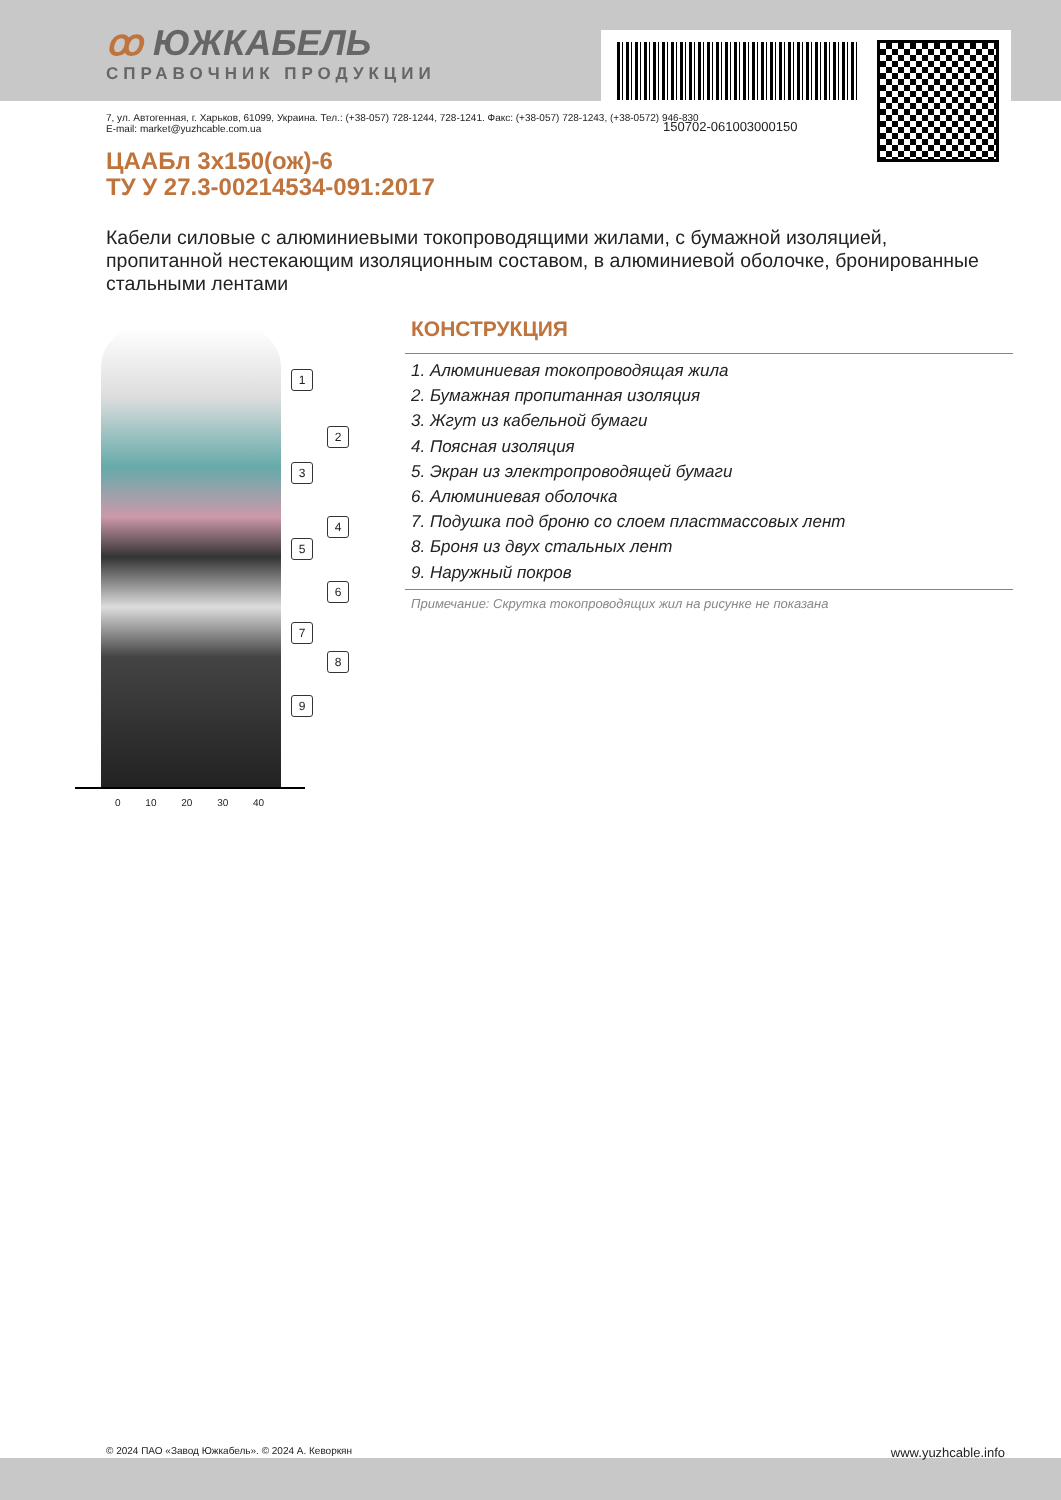ꝏ ЮЖКАБЕЛЬ
СПРАВОЧНИК ПРОДУКЦИИ
150702-061003000150
7, ул. Автогенная, г. Харьков, 61099, Украина. Тел.: (+38-057) 728-1244, 728-1241. Факс: (+38-057) 728-1243, (+38-0572) 946-830
E-mail: market@yuzhcable.com.ua
ЦААБл 3х150(ож)-6
ТУ У 27.3-00214534-091:2017
Кабели силовые с алюминиевыми токопроводящими жилами, с бумажной изоляцией, пропитанной нестекающим изоляционным составом, в алюминиевой оболочке, бронированные стальными лентами
1
2
3
4
5
6
7
8
9
0 10 20 30 40
КОНСТРУКЦИЯ
1. Алюминиевая токопроводящая жила
2. Бумажная пропитанная изоляция
3. Жгут из кабельной бумаги
4. Поясная изоляция
5. Экран из электропроводящей бумаги
6. Алюминиевая оболочка
7. Подушка под броню со слоем пластмассовых лент
8. Броня из двух стальных лент
9. Наружный покров
Примечание: Скрутка токопроводящих жил на рисунке не показана
© 2024 ПАО «Завод Южкабель». © 2024 А. Кеворкян www.yuzhcable.info